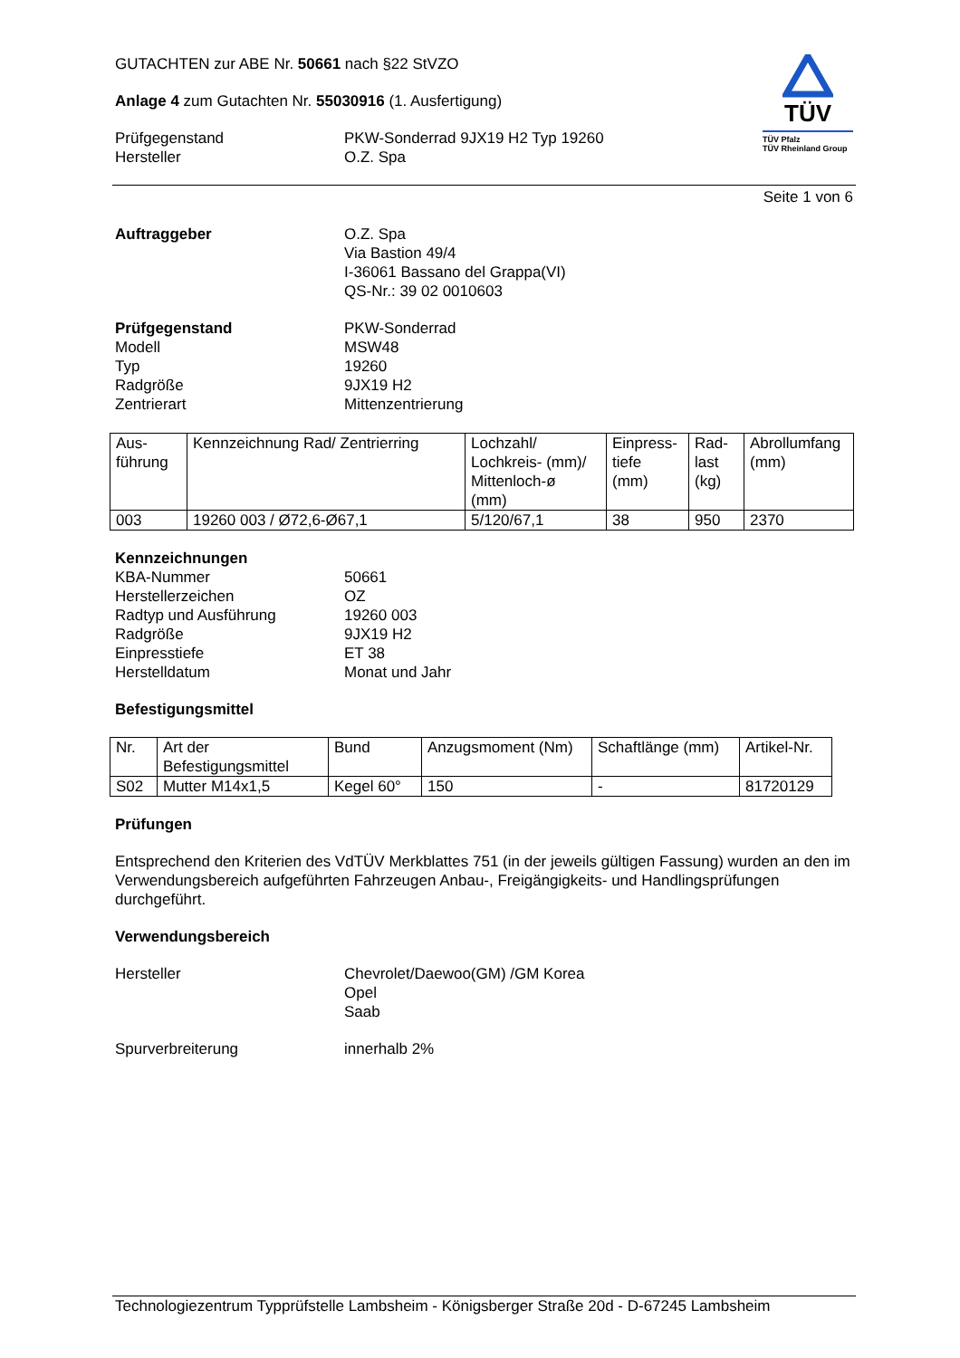GUTACHTEN zur ABE Nr. 50661 nach §22 StVZO
Anlage 4 zum Gutachten Nr. 55030916 (1. Ausfertigung)
Prüfgegenstand PKW-Sonderrad 9JX19 H2 Typ 19260
Hersteller O.Z. Spa
TÜV
TÜV Pfalz
TÜV Rheinland Group
Seite 1 von 6
Auftraggeber O.Z. Spa
Via Bastion 49/4
I-36061 Bassano del Grappa(VI)
QS-Nr.: 39 02 0010603
Prüfgegenstand
Modell
Typ
Radgröße
Zentrierart PKW-Sonderrad
MSW48
19260
9JX19 H2
Mittenzentrierung
| Aus- führung | Kennzeichnung Rad/ Zentrierring | Lochzahl/ Lochkreis- (mm)/ Mittenloch-ø (mm) | Einpress- tiefe (mm) | Rad- last (kg) | Abrollumfang (mm) |
| 003 | 19260 003 / Ø72,6-Ø67,1 | 5/120/67,1 | 38 | 950 | 2370 |
Kennzeichnungen
KBA-Nummer
Herstellerzeichen
Radtyp und Ausführung
Radgröße
Einpresstiefe
Herstelldatum
50661
OZ
19260 003
9JX19 H2
ET 38
Monat und Jahr
Befestigungsmittel
| Nr. | Art der Befestigungsmittel | Bund | Anzugsmoment (Nm) | Schaftlänge (mm) | Artikel-Nr. |
| S02 | Mutter M14x1,5 | Kegel 60° | 150 | - | 81720129 |
Prüfungen
Entsprechend den Kriterien des VdTÜV Merkblattes 751 (in der jeweils gültigen Fassung) wurden an den im Verwendungsbereich aufgeführten Fahrzeugen Anbau-, Freigängigkeits- und Handlingsprüfungen durchgeführt.
Verwendungsbereich
Hersteller Chevrolet/Daewoo(GM) /GM Korea
Opel
Saab
Spurverbreiterung innerhalb 2%
Technologiezentrum Typprüfstelle Lambsheim - Königsberger Straße 20d - D-67245 Lambsheim